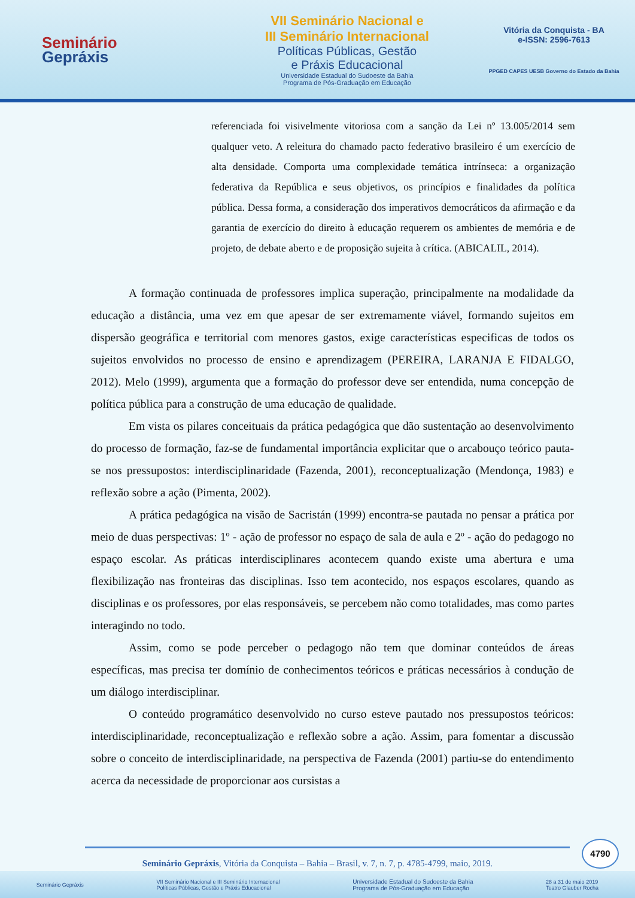Seminário
Gepráxis
VII Seminário Nacional e
III Seminário Internacional
Políticas Públicas, Gestão
e Práxis Educacional
Universidade Estadual do Sudoeste da Bahia
Programa de Pós-Graduação em Educação
Vitória da Conquista - BA
e-ISSN: 2596-7613
PPGED CAPES UESB Governo do Estado da Bahia
referenciada foi visivelmente vitoriosa com a sanção da Lei nº 13.005/2014 sem qualquer veto. A releitura do chamado pacto federativo brasileiro é um exercício de alta densidade. Comporta uma complexidade temática intrínseca: a organização federativa da República e seus objetivos, os princípios e finalidades da política pública. Dessa forma, a consideração dos imperativos democráticos da afirmação e da garantia de exercício do direito à educação requerem os ambientes de memória e de projeto, de debate aberto e de proposição sujeita à crítica. (ABICALIL, 2014).
A formação continuada de professores implica superação, principalmente na modalidade da educação a distância, uma vez em que apesar de ser extremamente viável, formando sujeitos em dispersão geográfica e territorial com menores gastos, exige características especificas de todos os sujeitos envolvidos no processo de ensino e aprendizagem (PEREIRA, LARANJA E FIDALGO, 2012). Melo (1999), argumenta que a formação do professor deve ser entendida, numa concepção de política pública para a construção de uma educação de qualidade.
Em vista os pilares conceituais da prática pedagógica que dão sustentação ao desenvolvimento do processo de formação, faz-se de fundamental importância explicitar que o arcabouço teórico pauta-se nos pressupostos: interdisciplinaridade (Fazenda, 2001), reconceptualização (Mendonça, 1983) e reflexão sobre a ação (Pimenta, 2002).
A prática pedagógica na visão de Sacristán (1999) encontra-se pautada no pensar a prática por meio de duas perspectivas: 1º - ação de professor no espaço de sala de aula e 2º - ação do pedagogo no espaço escolar. As práticas interdisciplinares acontecem quando existe uma abertura e uma flexibilização nas fronteiras das disciplinas. Isso tem acontecido, nos espaços escolares, quando as disciplinas e os professores, por elas responsáveis, se percebem não como totalidades, mas como partes interagindo no todo.
Assim, como se pode perceber o pedagogo não tem que dominar conteúdos de áreas específicas, mas precisa ter domínio de conhecimentos teóricos e práticas necessários à condução de um diálogo interdisciplinar.
O conteúdo programático desenvolvido no curso esteve pautado nos pressupostos teóricos: interdisciplinaridade, reconceptualização e reflexão sobre a ação. Assim, para fomentar a discussão sobre o conceito de interdisciplinaridade, na perspectiva de Fazenda (2001) partiu-se do entendimento acerca da necessidade de proporcionar aos cursistas a
4790
Seminário Gepráxis, Vitória da Conquista – Bahia – Brasil, v. 7, n. 7, p. 4785-4799, maio, 2019.
Seminário Gepráxis VII Seminário Nacional e III Seminário Internacional
Políticas Públicas, Gestão e Práxis Educacional Universidade Estadual do Sudoeste da Bahia
Programa de Pós-Graduação em Educação 28 a 31 de maio 2019
Teatro Glauber Rocha